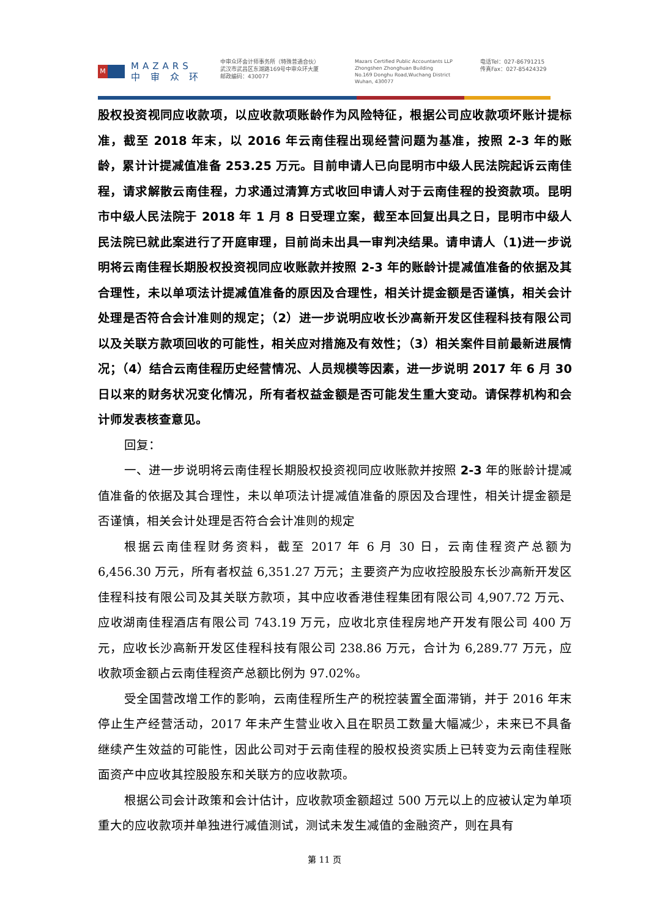M
MAZARS
中 审 众 环
中审众环会计师事务所（特殊普通合伙）
武汉市武昌区东湖路169号中审众环大厦
邮政编码：430077
Mazars Certified Public Accountants LLP
Zhongshen Zhonghuan Building
No.169 Donghu Road,Wuchang District
Wuhan, 430077
电话Tel：027-86791215
传真Fax：027-85424329
股权投资视同应收款项，以应收款项账龄作为风险特征，根据公司应收款项坏账计提标准，截至 2018 年末，以 2016 年云南佳程出现经营问题为基准，按照 2-3 年的账龄，累计计提减值准备 253.25 万元。目前申请人已向昆明市中级人民法院起诉云南佳程，请求解散云南佳程，力求通过清算方式收回申请人对于云南佳程的投资款项。昆明市中级人民法院于 2018 年 1 月 8 日受理立案，截至本回复出具之日，昆明市中级人民法院已就此案进行了开庭审理，目前尚未出具一审判决结果。请申请人（1)进一步说明将云南佳程长期股权投资视同应收账款并按照 2-3 年的账龄计提减值准备的依据及其合理性，未以单项法计提减值准备的原因及合理性，相关计提金额是否谨慎，相关会计处理是否符合会计准则的规定；（2）进一步说明应收长沙高新开发区佳程科技有限公司以及关联方款项回收的可能性，相关应对措施及有效性；（3）相关案件目前最新进展情况；（4）结合云南佳程历史经营情况、人员规模等因素，进一步说明 2017 年 6 月 30 日以来的财务状况变化情况，所有者权益金额是否可能发生重大变动。请保荐机构和会计师发表核查意见。
回复：
一、进一步说明将云南佳程长期股权投资视同应收账款并按照 2-3 年的账龄计提减值准备的依据及其合理性，未以单项法计提减值准备的原因及合理性，相关计提金额是否谨慎，相关会计处理是否符合会计准则的规定
根据云南佳程财务资料，截至 2017 年 6 月 30 日，云南佳程资产总额为 6,456.30 万元，所有者权益 6,351.27 万元；主要资产为应收控股股东长沙高新开发区佳程科技有限公司及其关联方款项，其中应收香港佳程集团有限公司 4,907.72 万元、应收湖南佳程酒店有限公司 743.19 万元，应收北京佳程房地产开发有限公司 400 万元，应收长沙高新开发区佳程科技有限公司 238.86 万元，合计为 6,289.77 万元，应收款项金额占云南佳程资产总额比例为 97.02%。
受全国营改增工作的影响，云南佳程所生产的税控装置全面滞销，并于 2016 年末停止生产经营活动，2017 年未产生营业收入且在职员工数量大幅减少，未来已不具备继续产生效益的可能性，因此公司对于云南佳程的股权投资实质上已转变为云南佳程账面资产中应收其控股股东和关联方的应收款项。
根据公司会计政策和会计估计，应收款项金额超过 500 万元以上的应被认定为单项重大的应收款项并单独进行减值测试，测试未发生减值的金融资产，则在具有
第 11 页